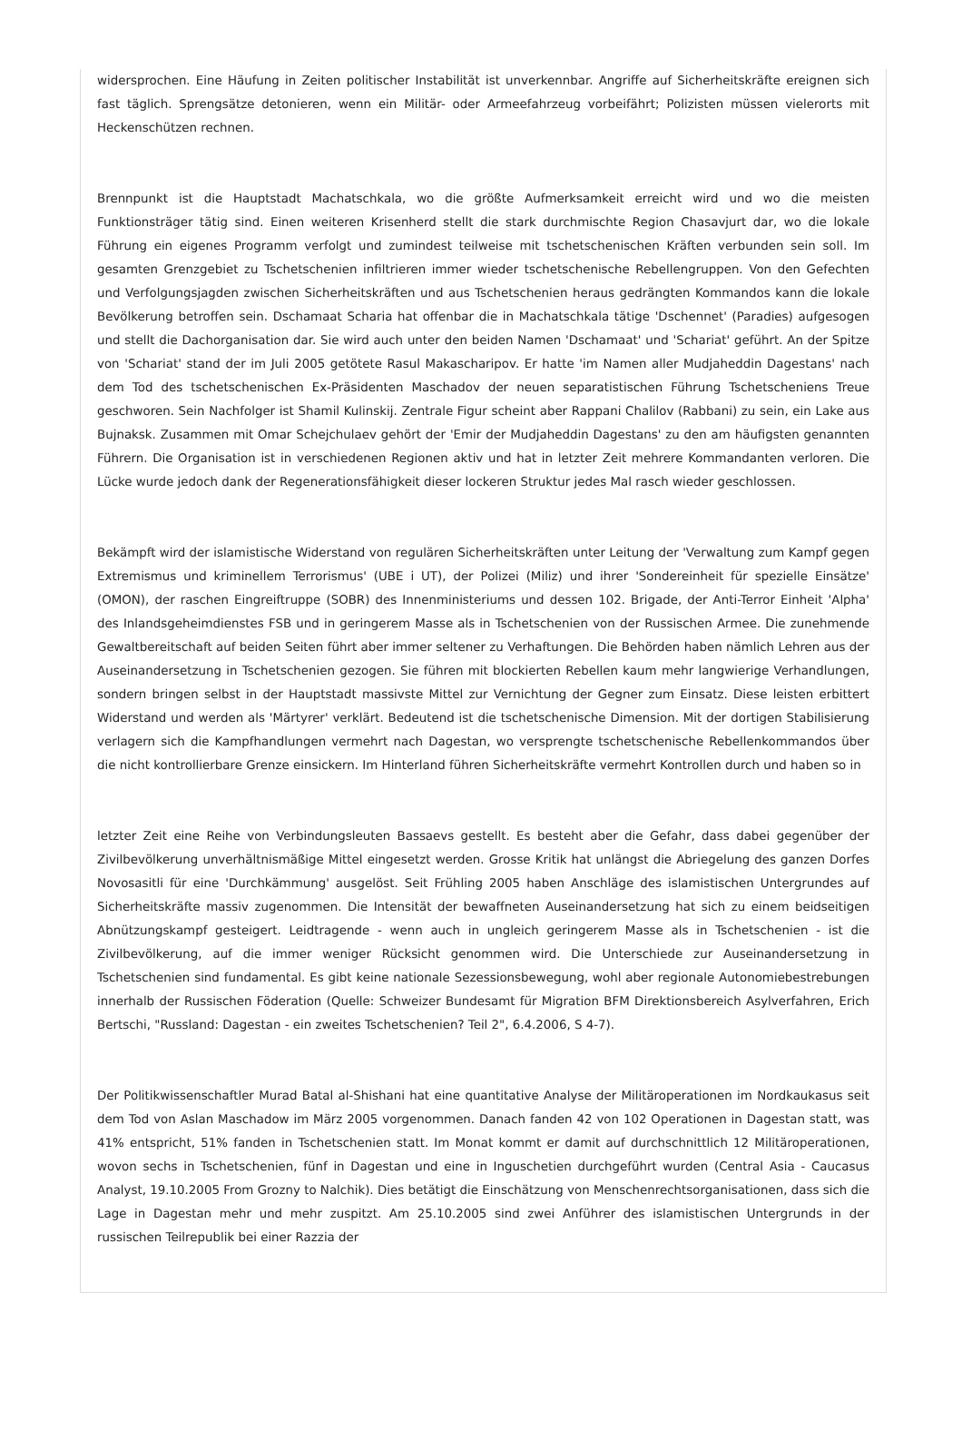widersprochen. Eine Häufung in Zeiten politischer Instabilität ist unverkennbar. Angriffe auf Sicherheitskräfte ereignen sich fast täglich. Sprengsätze detonieren, wenn ein Militär- oder Armeefahrzeug vorbeifährt; Polizisten müssen vielerorts mit Heckenschützen rechnen.
Brennpunkt ist die Hauptstadt Machatschkala, wo die größte Aufmerksamkeit erreicht wird und wo die meisten Funktionsträger tätig sind. Einen weiteren Krisenherd stellt die stark durchmischte Region Chasavjurt dar, wo die lokale Führung ein eigenes Programm verfolgt und zumindest teilweise mit tschetschenischen Kräften verbunden sein soll. Im gesamten Grenzgebiet zu Tschetschenien infiltrieren immer wieder tschetschenische Rebellengruppen. Von den Gefechten und Verfolgungsjagden zwischen Sicherheitskräften und aus Tschetschenien heraus gedrängten Kommandos kann die lokale Bevölkerung betroffen sein. Dschamaat Scharia hat offenbar die in Machatschkala tätige 'Dschennet' (Paradies) aufgesogen und stellt die Dachorganisation dar. Sie wird auch unter den beiden Namen 'Dschamaat' und 'Schariat' geführt. An der Spitze von 'Schariat' stand der im Juli 2005 getötete Rasul Makascharipov. Er hatte 'im Namen aller Mudjaheddin Dagestans' nach dem Tod des tschetschenischen Ex-Präsidenten Maschadov der neuen separatistischen Führung Tschetscheniens Treue geschworen. Sein Nachfolger ist Shamil Kulinskij. Zentrale Figur scheint aber Rappani Chalilov (Rabbani) zu sein, ein Lake aus Bujnaksk. Zusammen mit Omar Schejchulaev gehört der 'Emir der Mudjaheddin Dagestans' zu den am häufigsten genannten Führern. Die Organisation ist in verschiedenen Regionen aktiv und hat in letzter Zeit mehrere Kommandanten verloren. Die Lücke wurde jedoch dank der Regenerationsfähigkeit dieser lockeren Struktur jedes Mal rasch wieder geschlossen.
Bekämpft wird der islamistische Widerstand von regulären Sicherheitskräften unter Leitung der 'Verwaltung zum Kampf gegen Extremismus und kriminellem Terrorismus' (UBE i UT), der Polizei (Miliz) und ihrer 'Sondereinheit für spezielle Einsätze' (OMON), der raschen Eingreiftruppe (SOBR) des Innenministeriums und dessen 102. Brigade, der Anti-Terror Einheit 'Alpha' des Inlandsgeheimdienstes FSB und in geringerem Masse als in Tschetschenien von der Russischen Armee. Die zunehmende Gewaltbereitschaft auf beiden Seiten führt aber immer seltener zu Verhaftungen. Die Behörden haben nämlich Lehren aus der Auseinandersetzung in Tschetschenien gezogen. Sie führen mit blockierten Rebellen kaum mehr langwierige Verhandlungen, sondern bringen selbst in der Hauptstadt massivste Mittel zur Vernichtung der Gegner zum Einsatz. Diese leisten erbittert Widerstand und werden als 'Märtyrer' verklärt. Bedeutend ist die tschetschenische Dimension. Mit der dortigen Stabilisierung verlagern sich die Kampfhandlungen vermehrt nach Dagestan, wo versprengte tschetschenische Rebellenkommandos über die nicht kontrollierbare Grenze einsickern. Im Hinterland führen Sicherheitskräfte vermehrt Kontrollen durch und haben so in
letzter Zeit eine Reihe von Verbindungsleuten Bassaevs gestellt. Es besteht aber die Gefahr, dass dabei gegenüber der Zivilbevölkerung unverhältnismäßige Mittel eingesetzt werden. Grosse Kritik hat unlängst die Abriegelung des ganzen Dorfes Novosasitli für eine 'Durchkämmung' ausgelöst. Seit Frühling 2005 haben Anschläge des islamistischen Untergrundes auf Sicherheitskräfte massiv zugenommen. Die Intensität der bewaffneten Auseinandersetzung hat sich zu einem beidseitigen Abnützungskampf gesteigert. Leidtragende - wenn auch in ungleich geringerem Masse als in Tschetschenien - ist die Zivilbevölkerung, auf die immer weniger Rücksicht genommen wird. Die Unterschiede zur Auseinandersetzung in Tschetschenien sind fundamental. Es gibt keine nationale Sezessionsbewegung, wohl aber regionale Autonomiebestrebungen innerhalb der Russischen Föderation (Quelle: Schweizer Bundesamt für Migration BFM Direktionsbereich Asylverfahren, Erich Bertschi, "Russland: Dagestan - ein zweites Tschetschenien? Teil 2", 6.4.2006, S 4-7).
Der Politikwissenschaftler Murad Batal al-Shishani hat eine quantitative Analyse der Militäroperationen im Nordkaukasus seit dem Tod von Aslan Maschadow im März 2005 vorgenommen. Danach fanden 42 von 102 Operationen in Dagestan statt, was 41% entspricht, 51% fanden in Tschetschenien statt. Im Monat kommt er damit auf durchschnittlich 12 Militäroperationen, wovon sechs in Tschetschenien, fünf in Dagestan und eine in Inguschetien durchgeführt wurden (Central Asia - Caucasus Analyst, 19.10.2005 From Grozny to Nalchik). Dies betätigt die Einschätzung von Menschenrechtsorganisationen, dass sich die Lage in Dagestan mehr und mehr zuspitzt. Am 25.10.2005 sind zwei Anführer des islamistischen Untergrunds in der russischen Teilrepublik bei einer Razzia der